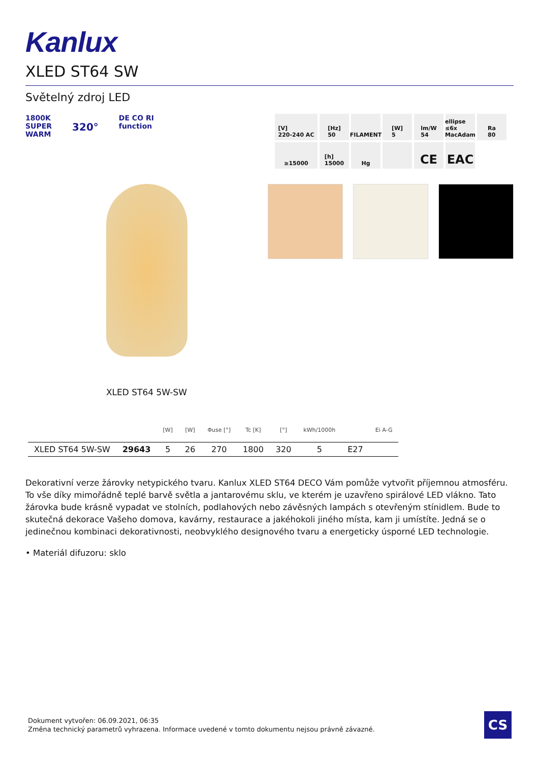Kanlux
XLED ST64 SW
Světelný zdroj LED
1800K
SUPER
WARM
320°
DE CO RI
function
[V]
220-240 AC
[Hz]
50
FILAMENT
[W]
5
lm/W
54
ellipse ≤6x MacAdam
Ra
80
≥15000
[h]
15000
Hg
CE
EAC
XLED ST64 5W-SW
| | | [W] | [W] | Φuse [°] | Tc [K] | [°] | kWh/1000h | | Ei A-G |
| --- | --- | --- | --- | --- | --- | --- | --- | --- | --- |
| XLED ST64 5W-SW | 29643 | 5 | 26 | 270 | 1800 | 320 | 5 | E27 | |
Dekorativní verze žárovky netypického tvaru. Kanlux XLED ST64 DECO Vám pomůže vytvořit příjemnou atmosféru. To vše díky mimořádně teplé barvě světla a jantarovému sklu, ve kterém je uzavřeno spirálové LED vlákno. Tato žárovka bude krásně vypadat ve stolních, podlahových nebo závěsných lampách s otevřeným stínidlem. Bude to skutečná dekorace Vašeho domova, kavárny, restaurace a jakéhokoli jiného místa, kam ji umístíte. Jedná se o jedinečnou kombinaci dekorativnosti, neobvyklého designového tvaru a energeticky úsporné LED technologie.
• Materiál difuzoru: sklo
Dokument vytvořen: 06.09.2021, 06:35
Změna technický parametrů vyhrazena. Informace uvedené v tomto dokumentu nejsou právně závazné.
CS